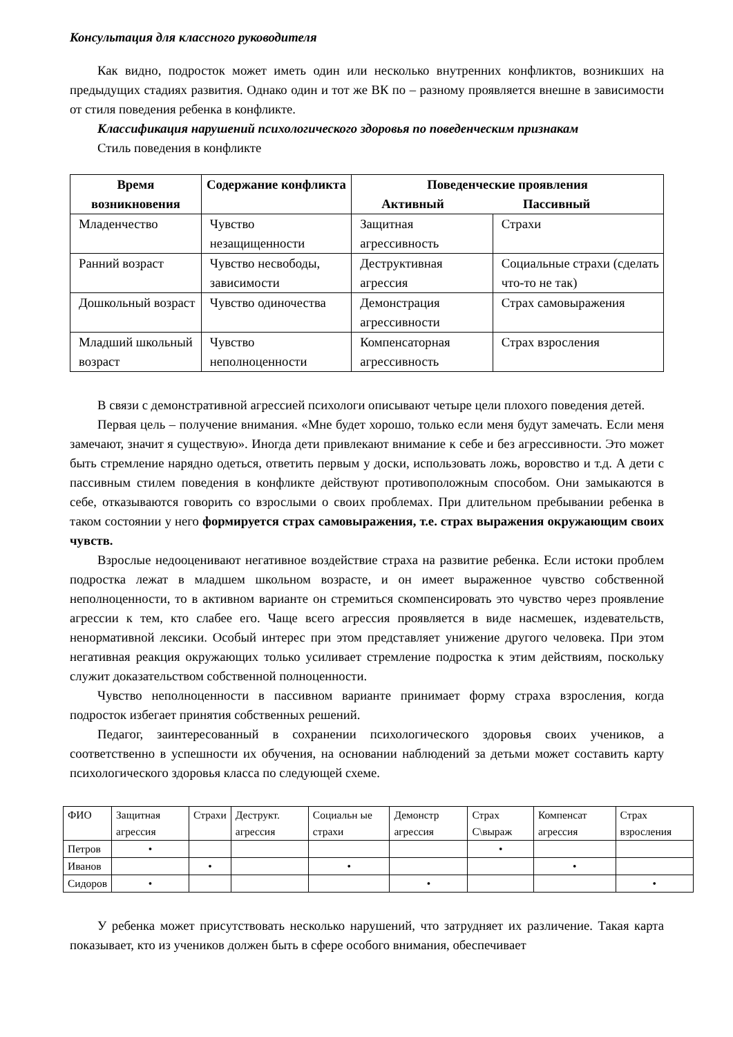Консультация для классного руководителя
Как видно, подросток может иметь один или несколько внутренних конфликтов, возникших на предыдущих стадиях развития. Однако один и тот же ВК по – разному проявляется внешне в зависимости от стиля поведения ребенка в конфликте.
Классификация нарушений психологического здоровья по поведенческим признакам
Стиль поведения в конфликте
| Время возникновения | Содержание конфликта | Поведенческие проявления Активный Пассивный | |
| --- | --- | --- | --- |
| Младенчество | Чувство незащищенности | Защитная агрессивность | Страхи |
| Ранний возраст | Чувство несвободы, зависимости | Деструктивная агрессия | Социальные страхи (сделать что-то не так) |
| Дошкольный возраст | Чувство одиночества | Демонстрация агрессивности | Страх самовыражения |
| Младший школьный возраст | Чувство неполноценности | Компенсаторная агрессивность | Страх взросления |
В связи с демонстративной агрессией психологи описывают четыре цели плохого поведения детей.
Первая цель – получение внимания. «Мне будет хорошо, только если меня будут замечать. Если меня замечают, значит я существую». Иногда дети привлекают внимание к себе и без агрессивности. Это может быть стремление нарядно одеться, ответить первым у доски, использовать ложь, воровство и т.д. А дети с пассивным стилем поведения в конфликте действуют противоположным способом. Они замыкаются в себе, отказываются говорить со взрослыми о своих проблемах. При длительном пребывании ребенка в таком состоянии у него формируется страх самовыражения, т.е. страх выражения окружающим своих чувств.
Взрослые недооценивают негативное воздействие страха на развитие ребенка. Если истоки проблем подростка лежат в младшем школьном возрасте, и он имеет выраженное чувство собственной неполноценности, то в активном варианте он стремиться скомпенсировать это чувство через проявление агрессии к тем, кто слабее его. Чаще всего агрессия проявляется в виде насмешек, издевательств, ненормативной лексики. Особый интерес при этом представляет унижение другого человека. При этом негативная реакция окружающих только усиливает стремление подростка к этим действиям, поскольку служит доказательством собственной полноценности.
Чувство неполноценности в пассивном варианте принимает форму страха взросления, когда подросток избегает принятия собственных решений.
Педагог, заинтересованный в сохранении психологического здоровья своих учеников, а соответственно в успешности их обучения, на основании наблюдений за детьми может составить карту психологического здоровья класса по следующей схеме.
| ФИО | Защитная агрессия | Страхи | Деструкт. агрессия | Социальн ые страхи | Демонстр агрессия | Страх С\выраж | Компенсат агрессия | Страх взросления |
| Петров | • | | | | | • | | |
| Иванов | | • | | • | | | • | |
| Сидоров | • | | | | • | | | • |
У ребенка может присутствовать несколько нарушений, что затрудняет их различение. Такая карта показывает, кто из учеников должен быть в сфере особого внимания, обеспечивает